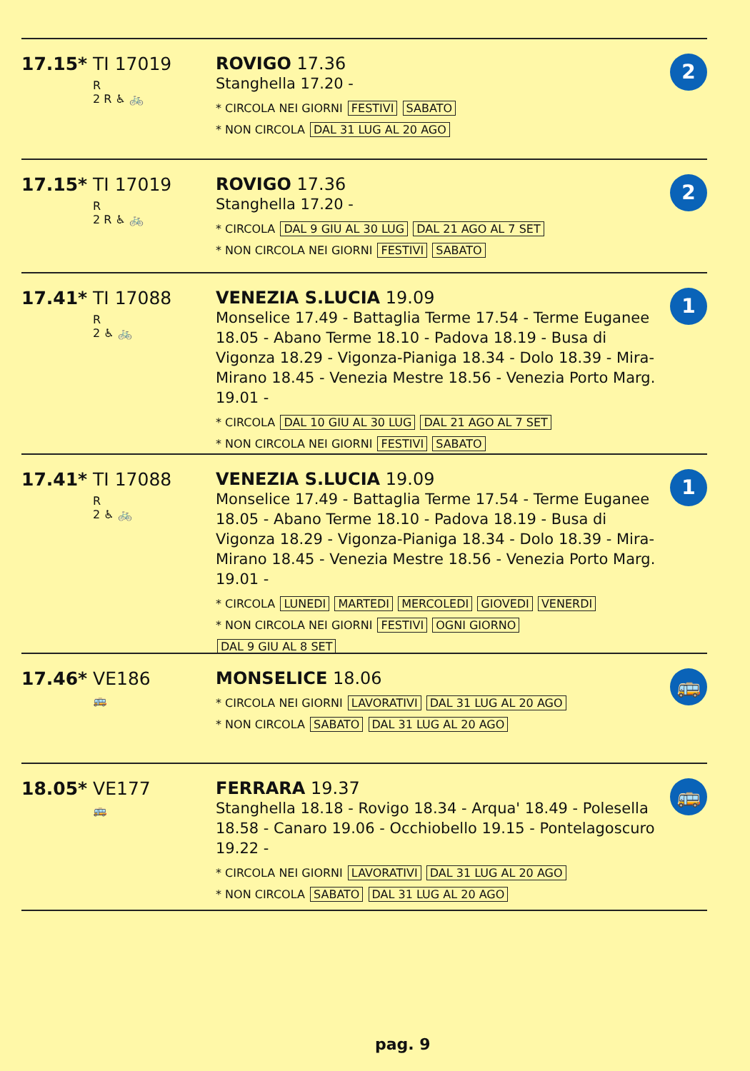17.15* TI 17019
R
2 R ♿ 🚲
ROVIGO 17.36
Stanghella 17.20 -
* CIRCOLA NEI GIORNI FESTIVI SABATO
* NON CIRCOLA DAL 31 LUG AL 20 AGO
2
17.15* TI 17019
R
2 R ♿ 🚲
ROVIGO 17.36
Stanghella 17.20 -
* CIRCOLA DAL 9 GIU AL 30 LUG DAL 21 AGO AL 7 SET
* NON CIRCOLA NEI GIORNI FESTIVI SABATO
2
17.41* TI 17088
R
2 ♿ 🚲
VENEZIA S.LUCIA 19.09
Monselice 17.49 - Battaglia Terme 17.54 - Terme Euganee 18.05 - Abano Terme 18.10 - Padova 18.19 - Busa di Vigonza 18.29 - Vigonza-Pianiga 18.34 - Dolo 18.39 - Mira-Mirano 18.45 - Venezia Mestre 18.56 - Venezia Porto Marg. 19.01 -
* CIRCOLA DAL 10 GIU AL 30 LUG DAL 21 AGO AL 7 SET
* NON CIRCOLA NEI GIORNI FESTIVI SABATO
1
17.41* TI 17088
R
2 ♿ 🚲
VENEZIA S.LUCIA 19.09
Monselice 17.49 - Battaglia Terme 17.54 - Terme Euganee 18.05 - Abano Terme 18.10 - Padova 18.19 - Busa di Vigonza 18.29 - Vigonza-Pianiga 18.34 - Dolo 18.39 - Mira-Mirano 18.45 - Venezia Mestre 18.56 - Venezia Porto Marg. 19.01 -
* CIRCOLA LUNEDI MARTEDI MERCOLEDI GIOVEDI VENERDI
* NON CIRCOLA NEI GIORNI FESTIVI OGNI GIORNO
DAL 9 GIU AL 8 SET
1
17.46* VE186
🚌
MONSELICE 18.06
* CIRCOLA NEI GIORNI LAVORATIVI DAL 31 LUG AL 20 AGO
* NON CIRCOLA SABATO DAL 31 LUG AL 20 AGO
🚌
18.05* VE177
🚌
FERRARA 19.37
Stanghella 18.18 - Rovigo 18.34 - Arqua' 18.49 - Polesella 18.58 - Canaro 19.06 - Occhiobello 19.15 - Pontelagoscuro 19.22 -
* CIRCOLA NEI GIORNI LAVORATIVI DAL 31 LUG AL 20 AGO
* NON CIRCOLA SABATO DAL 31 LUG AL 20 AGO
🚌
pag. 9